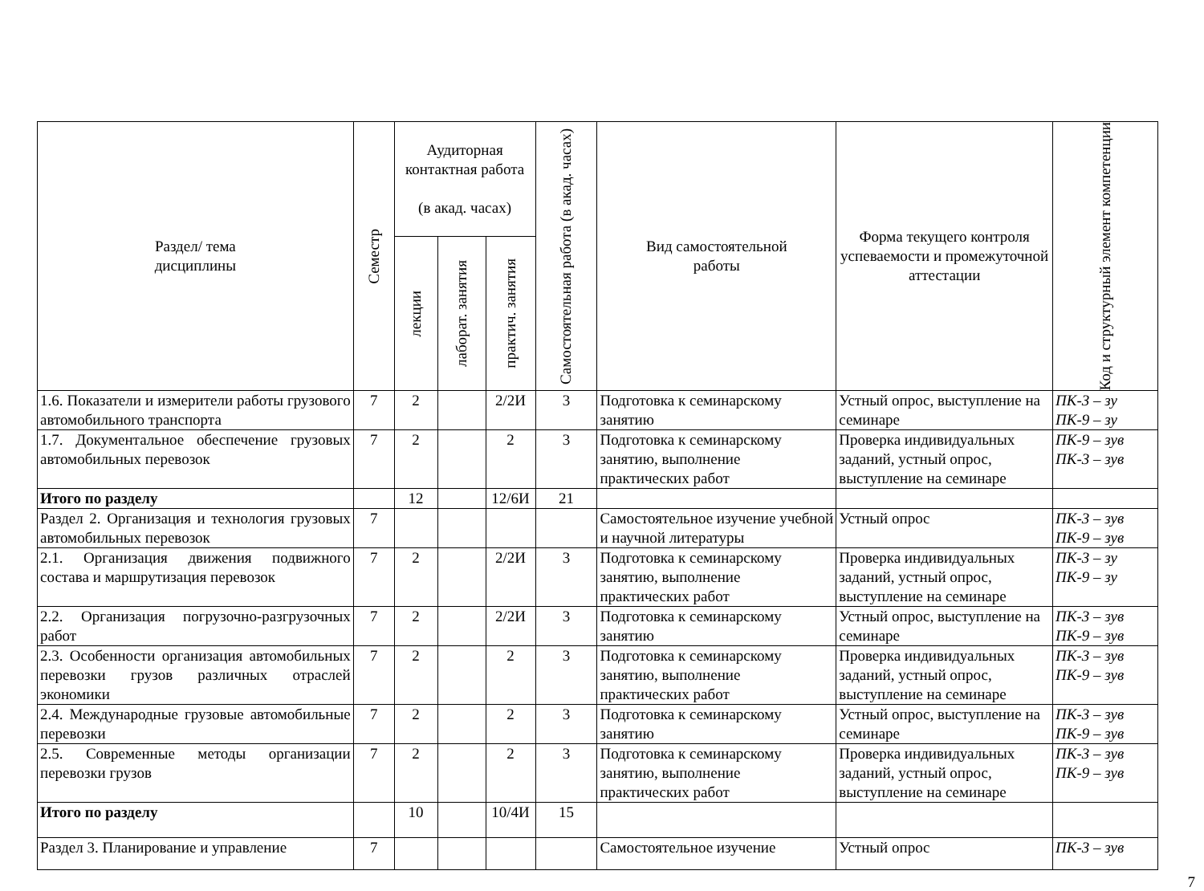| Раздел/ тема дисциплины | Семестр | Аудиторная контактная работа (в акад. часах) | | | Самостоятельная работа (в акад. часах) | Вид самостоятельной работы | Форма текущего контроля успеваемости и промежуточной аттестации | Код и структурный элемент компетенции |
| --- | --- | --- | --- | --- | --- | --- | --- | --- |
| | | лекции | лаборат. занятия | практич. занятия | | | | |
| 1.6. Показатели и измерители работы грузового автомобильного транспорта | 7 | 2 | | 2/2И | 3 | Подготовка к семинарскому занятию | Устный опрос, выступление на семинаре | ПК-3 – зу ПК-9 – зу |
| 1.7. Документальное обеспечение грузовых автомобильных перевозок | 7 | 2 | | 2 | 3 | Подготовка к семинарскому занятию, выполнение практических работ | Проверка индивидуальных заданий, устный опрос, выступление на семинаре | ПК-9 – зув ПК-3 – зув |
| Итого по разделу | | 12 | | 12/6И | 21 | | | |
| Раздел 2. Организация и технология грузовых автомобильных перевозок | 7 | | | | | Самостоятельное изучение учебной и научной литературы | Устный опрос | ПК-3 – зув ПК-9 – зув |
| 2.1. Организация движения подвижного состава и маршрутизация перевозок | 7 | 2 | | 2/2И | 3 | Подготовка к семинарскому занятию, выполнение практических работ | Проверка индивидуальных заданий, устный опрос, выступление на семинаре | ПК-3 – зу ПК-9 – зу |
| 2.2. Организация погрузочно-разгрузочных работ | 7 | 2 | | 2/2И | 3 | Подготовка к семинарскому занятию | Устный опрос, выступление на семинаре | ПК-3 – зув ПК-9 – зув |
| 2.3. Особенности организация автомобильных перевозки грузов различных отраслей экономики | 7 | 2 | | 2 | 3 | Подготовка к семинарскому занятию, выполнение практических работ | Проверка индивидуальных заданий, устный опрос, выступление на семинаре | ПК-3 – зув ПК-9 – зув |
| 2.4. Международные грузовые автомобильные перевозки | 7 | 2 | | 2 | 3 | Подготовка к семинарскому занятию | Устный опрос, выступление на семинаре | ПК-3 – зув ПК-9 – зув |
| 2.5. Современные методы организации перевозки грузов | 7 | 2 | | 2 | 3 | Подготовка к семинарскому занятию, выполнение практических работ | Проверка индивидуальных заданий, устный опрос, выступление на семинаре | ПК-3 – зув ПК-9 – зув |
| Итого по разделу | | 10 | | 10/4И | 15 | | | |
| Раздел 3. Планирование и управление | 7 | | | | | Самостоятельное изучение | Устный опрос | ПК-3 – зув |
7